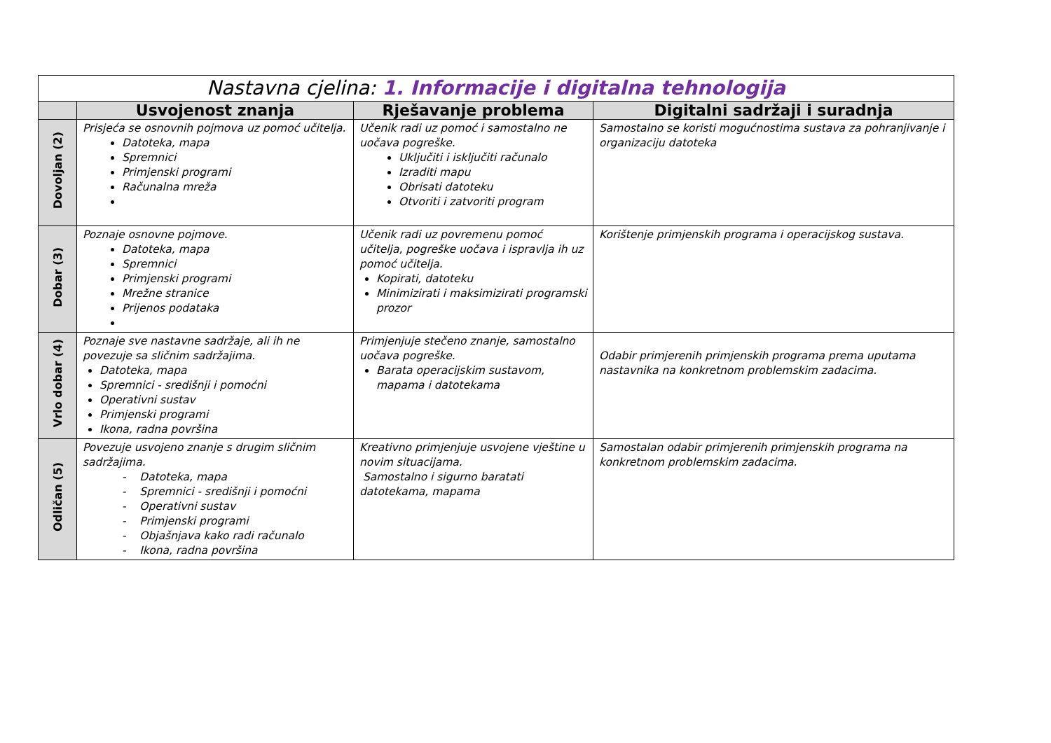| Nastavna cjelina: 1. Informacije i digitalna tehnologija | | | |
| --- | --- | --- | --- |
| | Usvojenost znanja | Rješavanje problema | Digitalni sadržaji i suradnja |
| Dovoljan (2) | Prisjeća se osnovnih pojmova uz pomoć učitelja. Datoteka, mapa Spremnici Primjenski programi Računalna mreža | Učenik radi uz pomoć i samostalno ne uočava pogreške. Uključiti i isključiti računalo Izraditi mapu Obrisati datoteku Otvoriti i zatvoriti program | Samostalno se koristi mogućnostima sustava za pohranjivanje i organizaciju datoteka |
| Dobar (3) | Poznaje osnovne pojmove. Datoteka, mapa Spremnici Primjenski programi Mrežne stranice Prijenos podataka | Učenik radi uz povremenu pomoć učitelja, pogreške uočava i ispravlja ih uz pomoć učitelja. Kopirati, datoteku Minimizirati i maksimizirati programski prozor | Korištenje primjenskih programa i operacijskog sustava. |
| Vrlo dobar (4) | Poznaje sve nastavne sadržaje, ali ih ne povezuje sa sličnim sadržajima. Datoteka, mapa Spremnici - središnji i pomoćni Operativni sustav Primjenski programi Ikona, radna površina | Primjenjuje stečeno znanje, samostalno uočava pogreške. Barata operacijskim sustavom, mapama i datotekama | Odabir primjerenih primjenskih programa prema uputama nastavnika na konkretnom problemskim zadacima. |
| Odličan (5) | Povezuje usvojeno znanje s drugim sličnim sadržajima. - Datoteka, mapa - Spremnici - središnji i pomoćni - Operativni sustav - Primjenski programi - Objašnjava kako radi računalo - Ikona, radna površina | Kreativno primjenjuje usvojene vještine u novim situacijama. Samostalno i sigurno baratati datotekama, mapama | Samostalan odabir primjerenih primjenskih programa na konkretnom problemskim zadacima. |